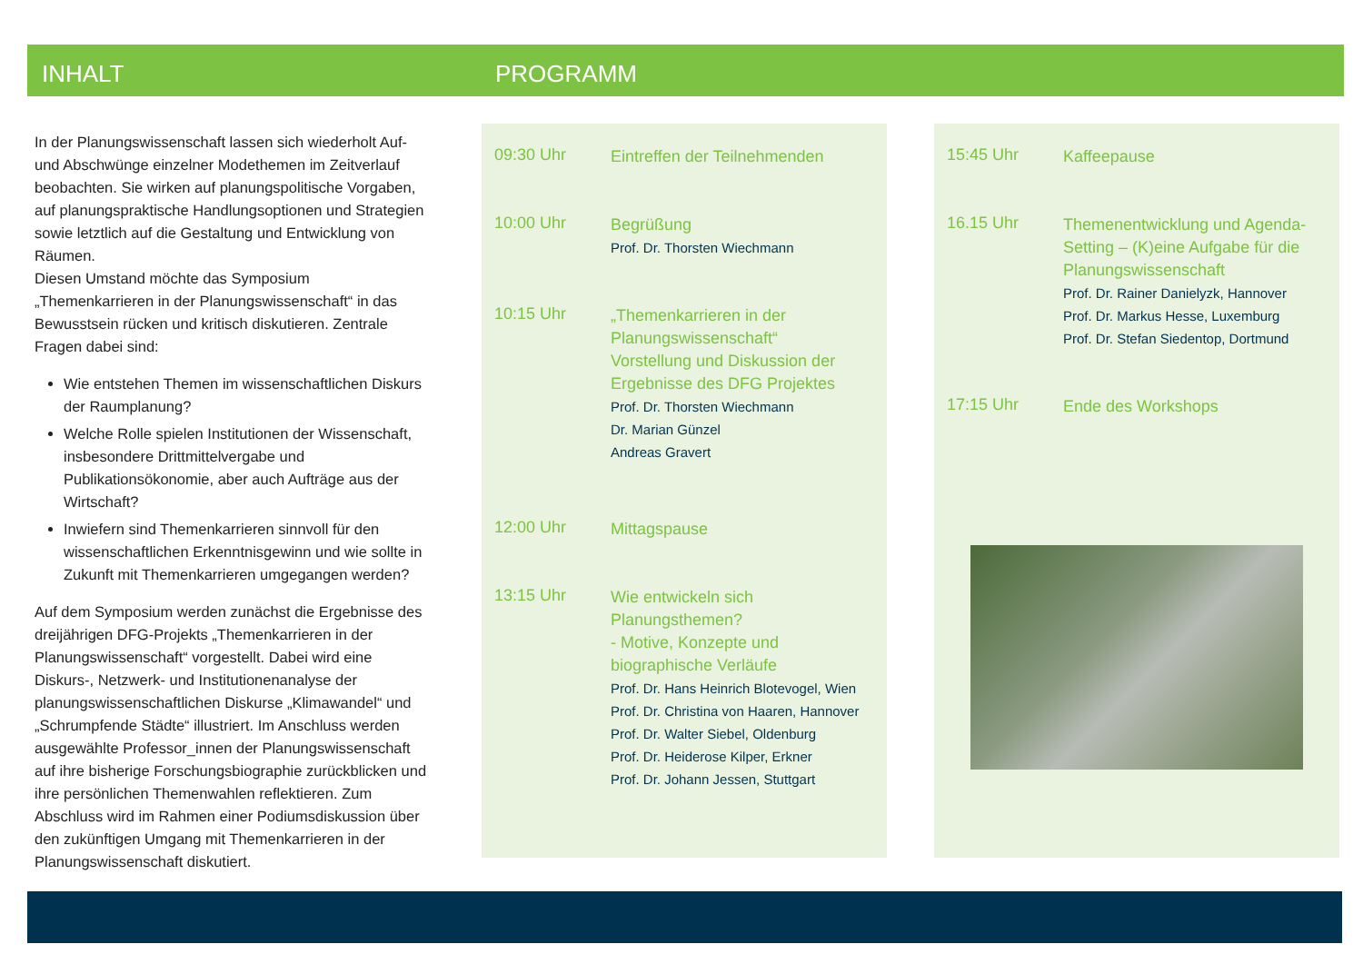INHALT PROGRAMM
In der Planungswissenschaft lassen sich wiederholt Auf- und Abschwünge einzelner Modethemen im Zeitverlauf beobachten. Sie wirken auf planungspolitische Vorgaben, auf planungspraktische Handlungsoptionen und Strategien sowie letztlich auf die Gestaltung und Entwicklung von Räumen.
Diesen Umstand möchte das Symposium „Themenkarrieren in der Planungswissenschaft“ in das Bewusstsein rücken und kritisch diskutieren. Zentrale Fragen dabei sind:
Wie entstehen Themen im wissenschaftlichen Diskurs der Raumplanung?
Welche Rolle spielen Institutionen der Wissenschaft, insbesondere Drittmittelvergabe und Publikationsökonomie, aber auch Aufträge aus der Wirtschaft?
Inwiefern sind Themenkarrieren sinnvoll für den wissenschaftlichen Erkenntnisgewinn und wie sollte in Zukunft mit Themenkarrieren umgegangen werden?
Auf dem Symposium werden zunächst die Ergebnisse des dreijährigen DFG-Projekts „Themenkarrieren in der Planungswissenschaft“ vorgestellt. Dabei wird eine Diskurs-, Netzwerk- und Institutionenanalyse der planungswissenschaftlichen Diskurse „Klimawandel“ und „Schrumpfende Städte“ illustriert. Im Anschluss werden ausgewählte Professor_innen der Planungswissenschaft auf ihre bisherige Forschungsbiographie zurückblicken und ihre persönlichen Themenwahlen reflektieren. Zum Abschluss wird im Rahmen einer Podiumsdiskussion über den zukünftigen Umgang mit Themenkarrieren in der Planungswissenschaft diskutiert.
09:30 Uhr
Eintreffen der Teilnehmenden
10:00 Uhr
Begrüßung
Prof. Dr. Thorsten Wiechmann
10:15 Uhr
„Themenkarrieren in der Planungswissenschaft“
Vorstellung und Diskussion der Ergebnisse des DFG Projektes
Prof. Dr. Thorsten Wiechmann
Dr. Marian Günzel
Andreas Gravert
12:00 Uhr
Mittagspause
13:15 Uhr
Wie entwickeln sich Planungsthemen?
- Motive, Konzepte und biographische Verläufe
Prof. Dr. Hans Heinrich Blotevogel, Wien
Prof. Dr. Christina von Haaren, Hannover
Prof. Dr. Walter Siebel, Oldenburg
Prof. Dr. Heiderose Kilper, Erkner
Prof. Dr. Johann Jessen, Stuttgart
15:45 Uhr
Kaffeepause
16.15 Uhr
Themenentwicklung und Agenda-Setting – (K)eine Aufgabe für die Planungswissenschaft
Prof. Dr. Rainer Danielyzk, Hannover
Prof. Dr. Markus Hesse, Luxemburg
Prof. Dr. Stefan Siedentop, Dortmund
17:15 Uhr
Ende des Workshops